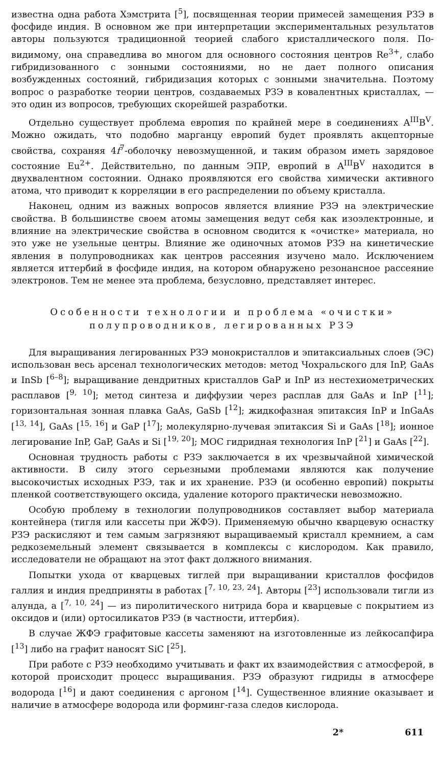известна одна работа Хэмстрита [<sup>5</sup>], посвященная теории примесей замещения РЗЭ в фосфиде индия. В основном же при интерпретации экспериментальных результатов авторы пользуются традиционной теорией слабого кристаллического поля. По-видимому, она справедлива во многом для основного состояния центров Re<sup>3+</sup>, слабо гибридизованного с зонными состояниями, но не дает полного описания возбужденных состояний, гибридизация которых с зонными значительна. Поэтому вопрос о разработке теории центров, создаваемых РЗЭ в ковалентных кристаллах, — это один из вопросов, требующих скорейшей разработки.
Отдельно существует проблема европия по крайней мере в соединениях A<sup>III</sup>B<sup>V</sup>. Можно ожидать, что подобно марганцу европий будет проявлять акцепторные свойства, сохраняя 4f<sup>7</sup>-оболочку невозмущенной, и таким образом иметь зарядовое состояние Eu<sup>2+</sup>. Действительно, по данным ЭПР, европий в A<sup>III</sup>B<sup>V</sup> находится в двухвалентном состоянии. Однако проявляются его свойства химически активного атома, что приводит к корреляции в его распределении по объему кристалла.
Наконец, одним из важных вопросов является влияние РЗЭ на электрические свойства. В большинстве своем атомы замещения ведут себя как изоэлектронные, и влияние на электрические свойства в основном сводится к «очистке» материала, но это уже не узельные центры. Влияние же одиночных атомов РЗЭ на кинетические явления в полупроводниках как центров рассеяния изучено мало. Исключением является иттербий в фосфиде индия, на котором обнаружено резонансное рассеяние электронов. Тем не менее эта проблема, безусловно, представляет интерес.
Особенности технологии и проблема «очистки»
полупроводников, легированных РЗЭ
Для выращивания легированных РЗЭ монокристаллов и эпитаксиальных слоев (ЭС) использован весь арсенал технологических методов: метод Чохральского для InP, GaAs и InSb [<sup>6–8</sup>]; выращивание дендритных кристаллов GaP и InP из нестехиометрических расплавов [<sup>9, 10</sup>]; метод синтеза и диффузии через расплав для GaAs и InP [<sup>11</sup>]; горизонтальная зонная плавка GaAs, GaSb [<sup>12</sup>]; жидкофазная эпитаксия InP и InGaAs [<sup>13, 14</sup>], GaAs [<sup>15, 16</sup>] и GaP [<sup>17</sup>]; молекулярно-лучевая эпитаксия Si и GaAs [<sup>18</sup>]; ионное легирование InP, GaP, GaAs и Si [<sup>19, 20</sup>]; МОС гидридная технология InP [<sup>21</sup>] и GaAs [<sup>22</sup>].
Основная трудность работы с РЗЭ заключается в их чрезвычайной химической активности. В силу этого серьезными проблемами являются как получение высокочистых исходных РЗЭ, так и их хранение. РЗЭ (и особенно европий) покрыты пленкой соответствующего оксида, удаление которого практически невозможно.
Особую проблему в технологии полупроводников составляет выбор материала контейнера (тигля или кассеты при ЖФЭ). Применяемую обычно кварцевую оснастку РЗЭ раскисляют и тем самым загрязняют выращиваемый кристалл кремнием, а сам редкоземельный элемент связывается в комплексы с кислородом. Как правило, исследователи не обращают на этот факт должного внимания.
Попытки ухода от кварцевых тиглей при выращивании кристаллов фосфидов галлия и индия предприняты в работах [<sup>7, 10, 23, 24</sup>]. Авторы [<sup>23</sup>] использовали тигли из алунда, а [<sup>7, 10, 24</sup>] — из пиролитического нитрида бора и кварцевые с покрытием из оксидов и (или) ортосиликатов РЗЭ (в частности, иттербия).
В случае ЖФЭ графитовые кассеты заменяют на изготовленные из лейкосапфира [<sup>13</sup>] либо на графит наносят SiC [<sup>25</sup>].
При работе с РЗЭ необходимо учитывать и факт их взаимодействия с атмосферой, в которой происходит процесс выращивания. РЗЭ образуют гидриды в атмосфере водорода [<sup>16</sup>] и дают соединения с аргоном [<sup>14</sup>]. Существенное влияние оказывает и наличие в атмосфере водорода или форминг-газа следов кислорода.
2* 611